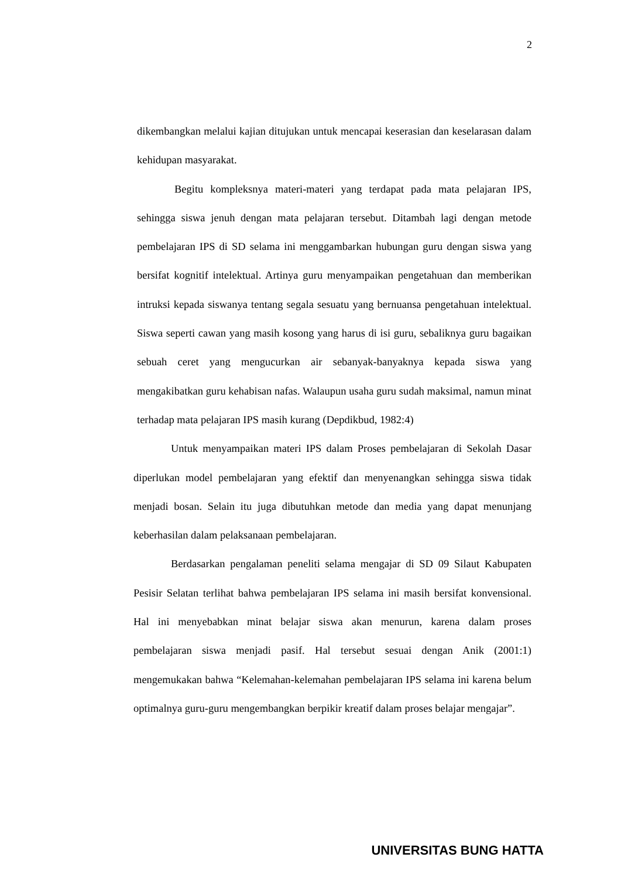2
dikembangkan melalui kajian ditujukan untuk mencapai keserasian dan keselarasan dalam kehidupan masyarakat.
Begitu kompleksnya materi-materi yang terdapat pada mata pelajaran IPS, sehingga siswa jenuh dengan mata pelajaran tersebut. Ditambah lagi dengan metode pembelajaran IPS di SD selama ini menggambarkan hubungan guru dengan siswa yang bersifat kognitif intelektual. Artinya guru menyampaikan pengetahuan dan memberikan intruksi kepada siswanya tentang segala sesuatu yang bernuansa pengetahuan intelektual. Siswa seperti cawan yang masih kosong yang harus di isi guru, sebaliknya guru bagaikan sebuah ceret yang mengucurkan air sebanyak-banyaknya kepada siswa yang mengakibatkan guru kehabisan nafas. Walaupun usaha guru sudah maksimal, namun minat terhadap mata pelajaran IPS masih kurang (Depdikbud, 1982:4)
Untuk menyampaikan materi IPS dalam Proses pembelajaran di Sekolah Dasar diperlukan model pembelajaran yang efektif dan menyenangkan sehingga siswa tidak menjadi bosan. Selain itu juga dibutuhkan metode dan media yang dapat menunjang keberhasilan dalam pelaksanaan pembelajaran.
Berdasarkan pengalaman peneliti selama mengajar di SD 09 Silaut Kabupaten Pesisir Selatan terlihat bahwa pembelajaran IPS selama ini masih bersifat konvensional. Hal ini menyebabkan minat belajar siswa akan menurun, karena dalam proses pembelajaran siswa menjadi pasif. Hal tersebut sesuai dengan Anik (2001:1) mengemukakan bahwa “Kelemahan-kelemahan pembelajaran IPS selama ini karena belum optimalnya guru-guru mengembangkan berpikir kreatif dalam proses belajar mengajar”.
UNIVERSITAS BUNG HATTA